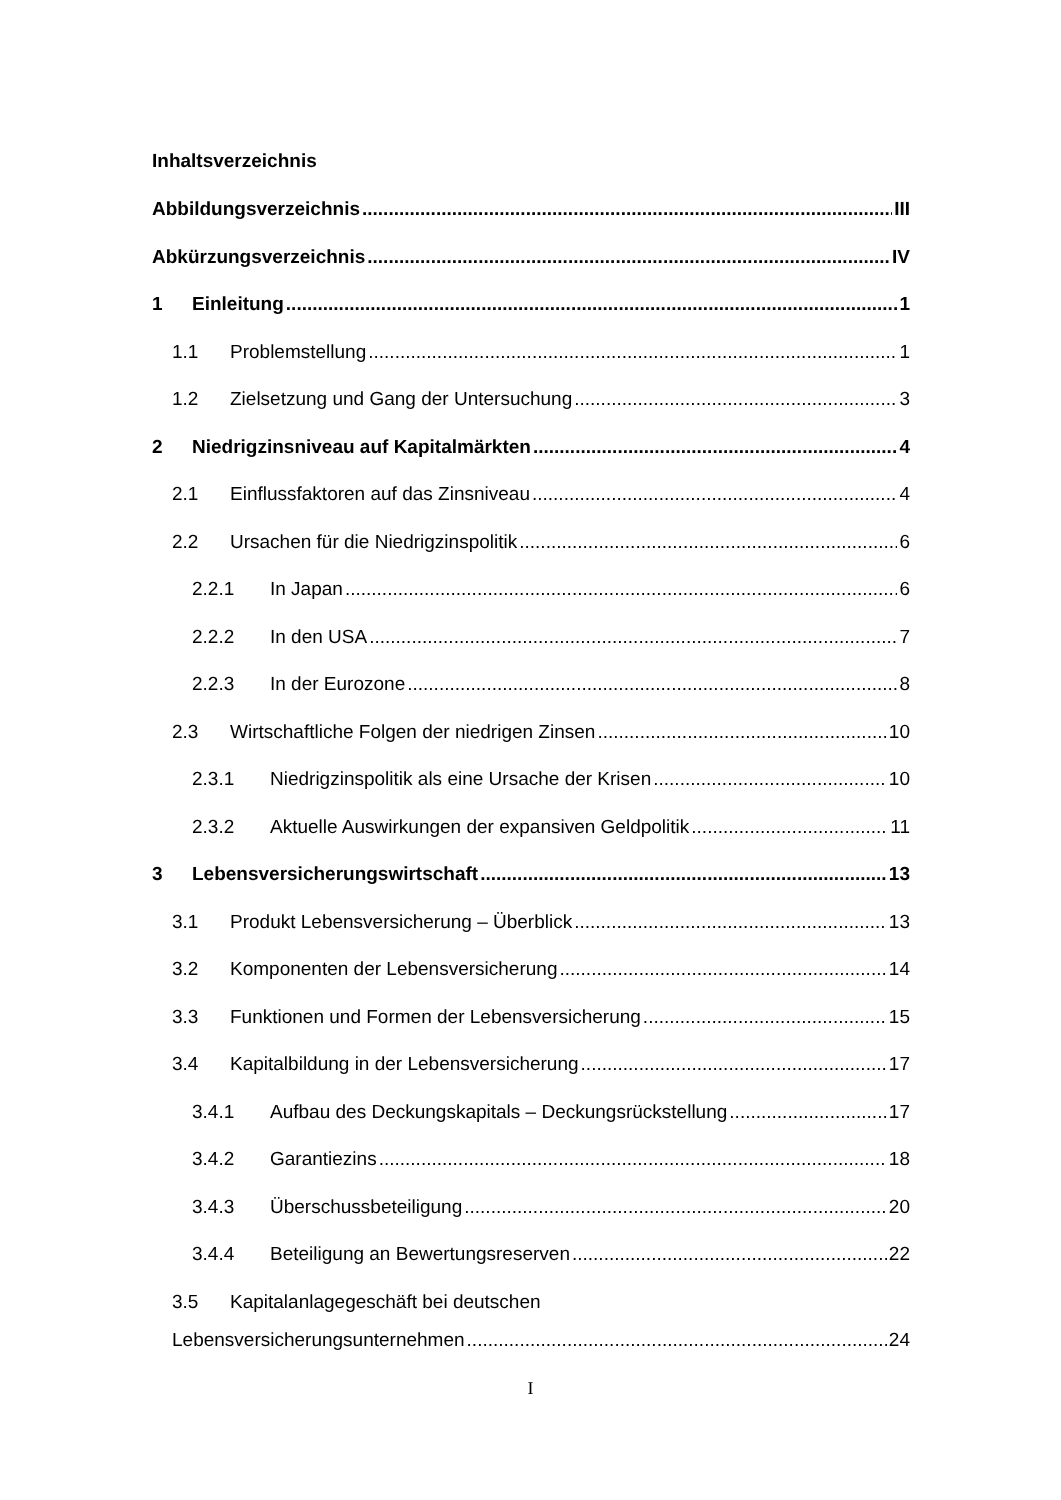Inhaltsverzeichnis
Abbildungsverzeichnis III
Abkürzungsverzeichnis IV
1 Einleitung 1
1.1 Problemstellung 1
1.2 Zielsetzung und Gang der Untersuchung 3
2 Niedrigzinsniveau auf Kapitalmärkten 4
2.1 Einflussfaktoren auf das Zinsniveau 4
2.2 Ursachen für die Niedrigzinspolitik 6
2.2.1 In Japan 6
2.2.2 In den USA 7
2.2.3 In der Eurozone 8
2.3 Wirtschaftliche Folgen der niedrigen Zinsen 10
2.3.1 Niedrigzinspolitik als eine Ursache der Krisen 10
2.3.2 Aktuelle Auswirkungen der expansiven Geldpolitik 11
3 Lebensversicherungswirtschaft 13
3.1 Produkt Lebensversicherung – Überblick 13
3.2 Komponenten der Lebensversicherung 14
3.3 Funktionen und Formen der Lebensversicherung 15
3.4 Kapitalbildung in der Lebensversicherung 17
3.4.1 Aufbau des Deckungskapitals – Deckungsrückstellung 17
3.4.2 Garantiezins 18
3.4.3 Überschussbeteiligung 20
3.4.4 Beteiligung an Bewertungsreserven 22
3.5 Kapitalanlagegeschäft bei deutschen
Lebensversicherungsunternehmen 24
I